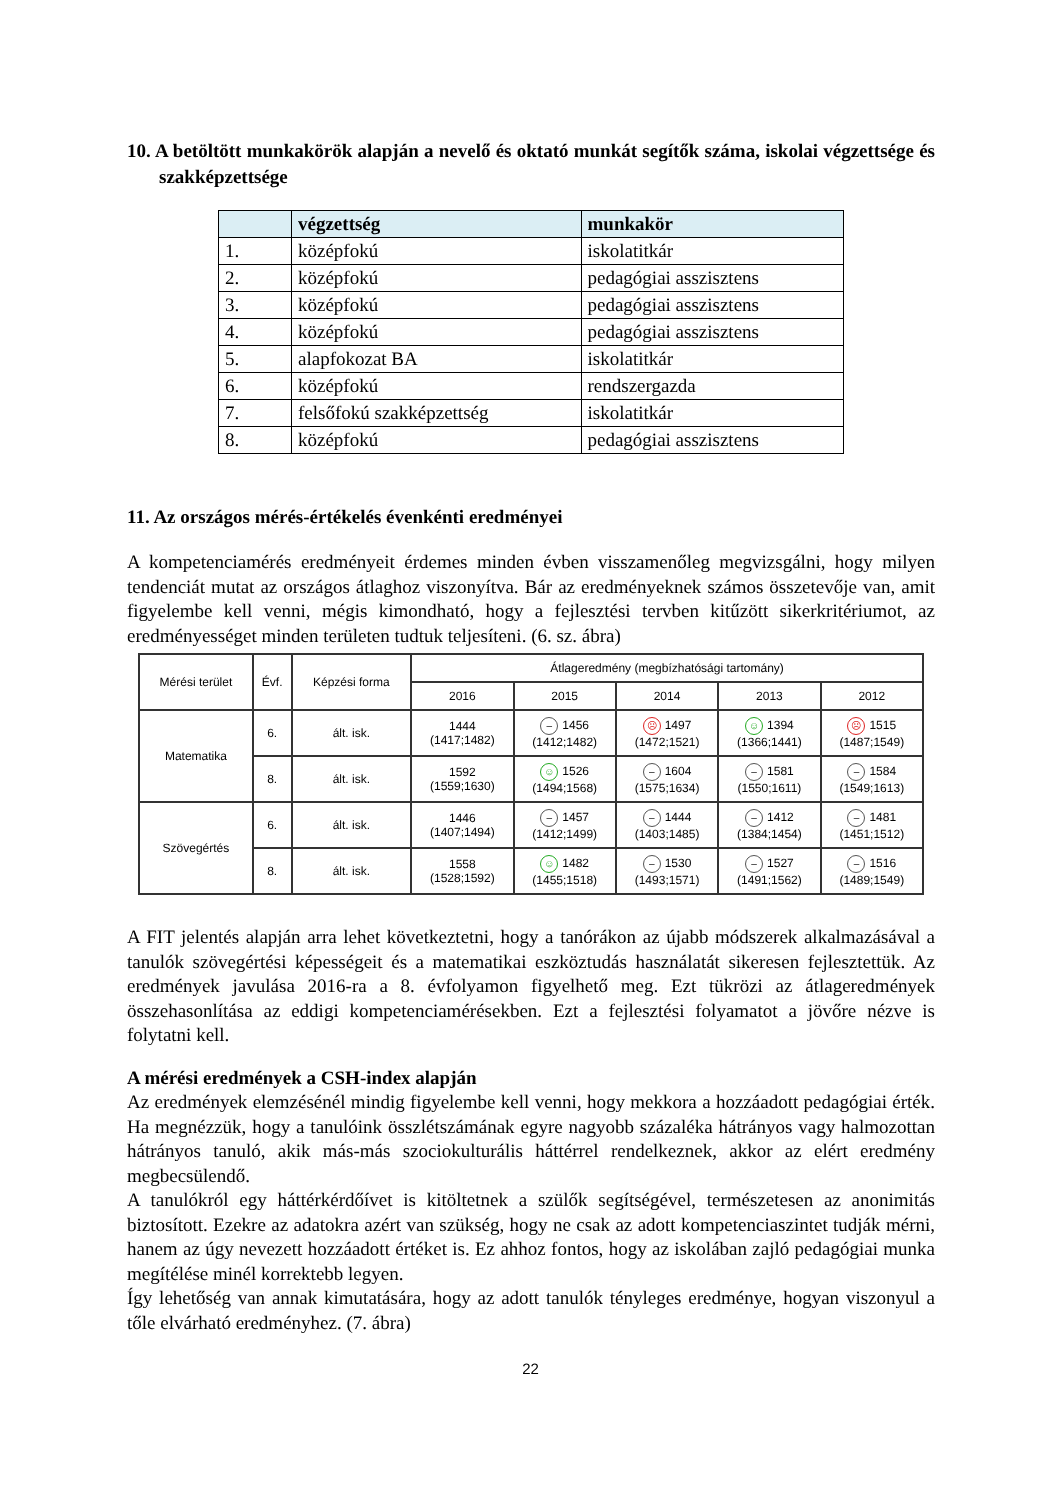10. A betöltött munkakörök alapján a nevelő és oktató munkát segítők száma, iskolai végzettsége és szakképzettsége
| | végzettség | munkakör |
| --- | --- | --- |
| 1. | középfokú | iskolatitkár |
| 2. | középfokú | pedagógiai asszisztens |
| 3. | középfokú | pedagógiai asszisztens |
| 4. | középfokú | pedagógiai asszisztens |
| 5. | alapfokozat BA | iskolatitkár |
| 6. | középfokú | rendszergazda |
| 7. | felsőfokú szakképzettség | iskolatitkár |
| 8. | középfokú | pedagógiai asszisztens |
11. Az országos mérés-értékelés évenkénti eredményei
A kompetenciamérés eredményeit érdemes minden évben visszamenőleg megvizsgálni, hogy milyen tendenciát mutat az országos átlaghoz viszonyítva. Bár az eredményeknek számos összetevője van, amit figyelembe kell venni, mégis kimondható, hogy a fejlesztési tervben kitűzött sikerkritériumot, az eredményességet minden területen tudtuk teljesíteni. (6. sz. ábra)
| Mérési terület | Évf. | Képzési forma | Átlageredmény (megbízhatósági tartomány) | | | | |
| --- | --- | --- | --- | --- | --- | --- | --- |
| | | | 2016 | 2015 | 2014 | 2013 | 2012 |
| Matematika | 6. | ált. isk. | 1444 (1417;1482) | – 1456 (1412;1482) | ☹ 1497 (1472;1521) | ☺ 1394 (1366;1441) | ☹ 1515 (1487;1549) |
| | 8. | ált. isk. | 1592 (1559;1630) | ☺ 1526 (1494;1568) | – 1604 (1575;1634) | – 1581 (1550;1611) | – 1584 (1549;1613) |
| Szövegértés | 6. | ált. isk. | 1446 (1407;1494) | – 1457 (1412;1499) | – 1444 (1403;1485) | – 1412 (1384;1454) | – 1481 (1451;1512) |
| | 8. | ált. isk. | 1558 (1528;1592) | ☺ 1482 (1455;1518) | – 1530 (1493;1571) | – 1527 (1491;1562) | – 1516 (1489;1549) |
A FIT jelentés alapján arra lehet következtetni, hogy a tanórákon az újabb módszerek alkalmazásával a tanulók szövegértési képességeit és a matematikai eszköztudás használatát sikeresen fejlesztettük. Az eredmények javulása 2016-ra a 8. évfolyamon figyelhető meg. Ezt tükrözi az átlageredmények összehasonlítása az eddigi kompetenciamérésekben. Ezt a fejlesztési folyamatot a jövőre nézve is folytatni kell.
A mérési eredmények a CSH-index alapján
Az eredmények elemzésénél mindig figyelembe kell venni, hogy mekkora a hozzáadott pedagógiai érték. Ha megnézzük, hogy a tanulóink összlétszámának egyre nagyobb százaléka hátrányos vagy halmozottan hátrányos tanuló, akik más-más szociokulturális háttérrel rendelkeznek, akkor az elért eredmény megbecsülendő.
A tanulókról egy háttérkérdőívet is kitöltetnek a szülők segítségével, természetesen az anonimitás biztosított. Ezekre az adatokra azért van szükség, hogy ne csak az adott kompetenciaszintet tudják mérni, hanem az úgy nevezett hozzáadott értéket is. Ez ahhoz fontos, hogy az iskolában zajló pedagógiai munka megítélése minél korrektebb legyen.
Így lehetőség van annak kimutatására, hogy az adott tanulók tényleges eredménye, hogyan viszonyul a tőle elvárható eredményhez. (7. ábra)
22